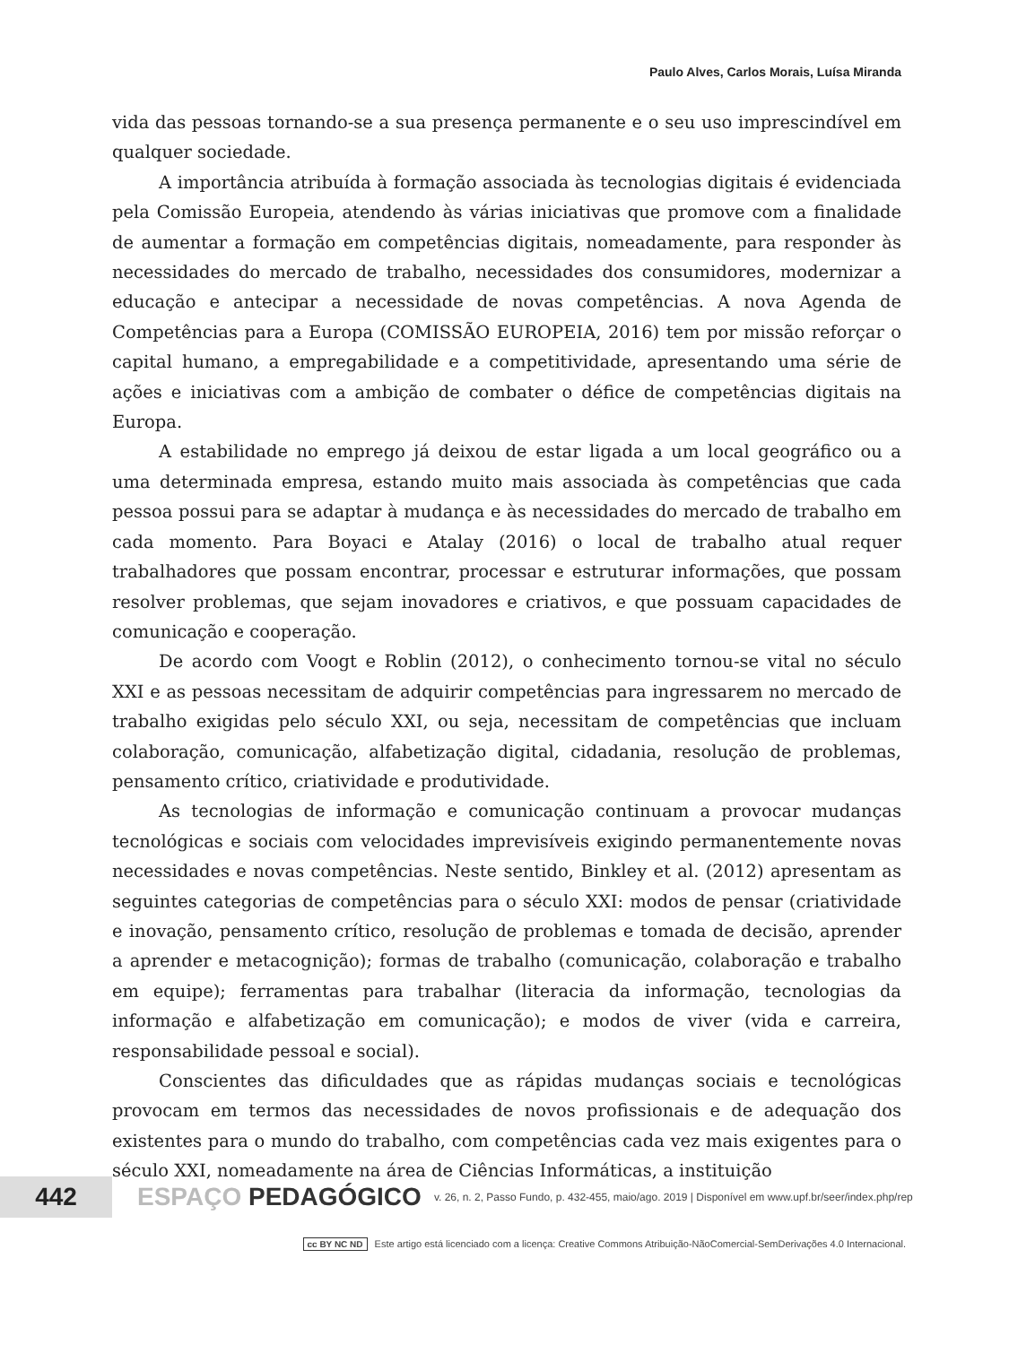Paulo Alves, Carlos Morais, Luísa Miranda
vida das pessoas tornando-se a sua presença permanente e o seu uso imprescindível em qualquer sociedade.
A importância atribuída à formação associada às tecnologias digitais é evidenciada pela Comissão Europeia, atendendo às várias iniciativas que promove com a finalidade de aumentar a formação em competências digitais, nomeadamente, para responder às necessidades do mercado de trabalho, necessidades dos consumidores, modernizar a educação e antecipar a necessidade de novas competências. A nova Agenda de Competências para a Europa (COMISSÃO EUROPEIA, 2016) tem por missão reforçar o capital humano, a empregabilidade e a competitividade, apresentando uma série de ações e iniciativas com a ambição de combater o défice de competências digitais na Europa.
A estabilidade no emprego já deixou de estar ligada a um local geográfico ou a uma determinada empresa, estando muito mais associada às competências que cada pessoa possui para se adaptar à mudança e às necessidades do mercado de trabalho em cada momento. Para Boyaci e Atalay (2016) o local de trabalho atual requer trabalhadores que possam encontrar, processar e estruturar informações, que possam resolver problemas, que sejam inovadores e criativos, e que possuam capacidades de comunicação e cooperação.
De acordo com Voogt e Roblin (2012), o conhecimento tornou-se vital no século XXI e as pessoas necessitam de adquirir competências para ingressarem no mercado de trabalho exigidas pelo século XXI, ou seja, necessitam de competências que incluam colaboração, comunicação, alfabetização digital, cidadania, resolução de problemas, pensamento crítico, criatividade e produtividade.
As tecnologias de informação e comunicação continuam a provocar mudanças tecnológicas e sociais com velocidades imprevisíveis exigindo permanentemente novas necessidades e novas competências. Neste sentido, Binkley et al. (2012) apresentam as seguintes categorias de competências para o século XXI: modos de pensar (criatividade e inovação, pensamento crítico, resolução de problemas e tomada de decisão, aprender a aprender e metacognição); formas de trabalho (comunicação, colaboração e trabalho em equipe); ferramentas para trabalhar (literacia da informação, tecnologias da informação e alfabetização em comunicação); e modos de viver (vida e carreira, responsabilidade pessoal e social).
Conscientes das dificuldades que as rápidas mudanças sociais e tecnológicas provocam em termos das necessidades de novos profissionais e de adequação dos existentes para o mundo do trabalho, com competências cada vez mais exigentes para o século XXI, nomeadamente na área de Ciências Informáticas, a instituição
442
ESPAÇO PEDAGÓGICO
v. 26, n. 2, Passo Fundo, p. 432-455, maio/ago. 2019 | Disponível em www.upf.br/seer/index.php/rep
cc BY NC ND Este artigo está licenciado com a licença: Creative Commons Atribuição-NãoComercial-SemDerivações 4.0 Internacional.